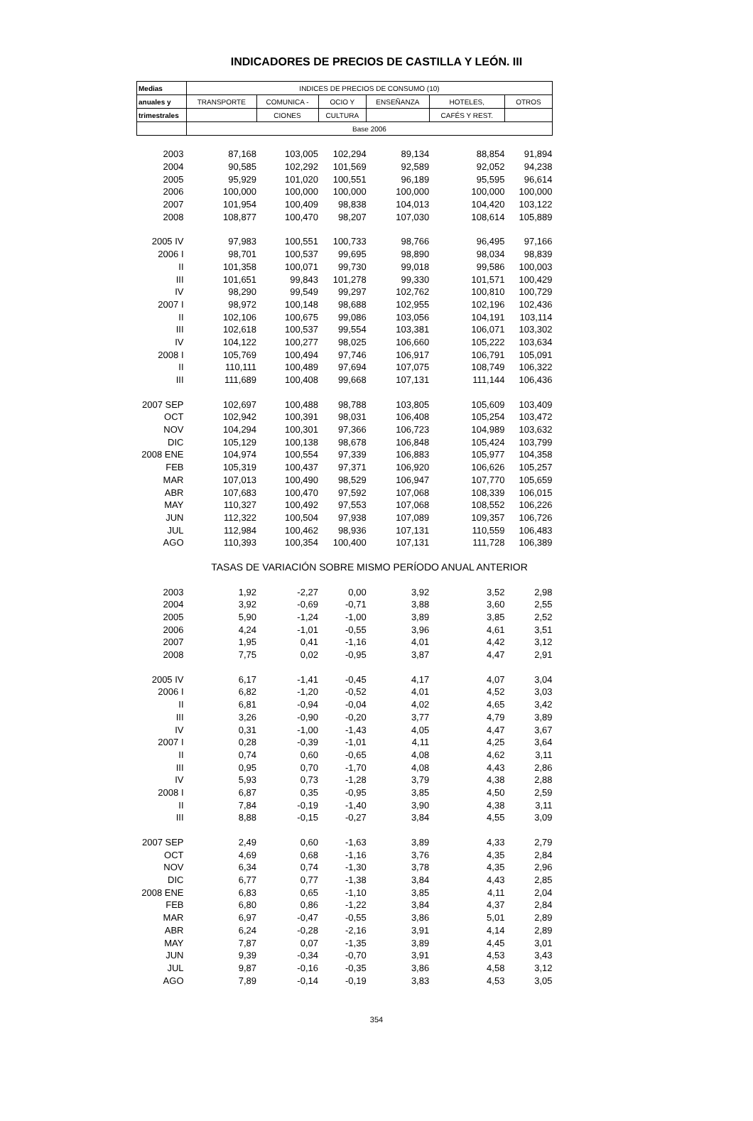INDICADORES DE PRECIOS DE CASTILLA Y LEÓN. III
| Medias | INDICES DE PRECIOS DE CONSUMO (10) | | | | | |
| --- | --- | --- | --- | --- | --- | --- |
| anuales y | TRANSPORTE | COMUNICA - | OCIO Y | ENSEÑANZA | HOTELES, | OTROS |
| trimestrales | | CIONES | CULTURA | | CAFÉS Y REST. | |
| | Base 2006 | | | | | |
| 2003 | 87,168 | 103,005 | 102,294 | 89,134 | 88,854 | 91,894 |
| 2004 | 90,585 | 102,292 | 101,569 | 92,589 | 92,052 | 94,238 |
| 2005 | 95,929 | 101,020 | 100,551 | 96,189 | 95,595 | 96,614 |
| 2006 | 100,000 | 100,000 | 100,000 | 100,000 | 100,000 | 100,000 |
| 2007 | 101,954 | 100,409 | 98,838 | 104,013 | 104,420 | 103,122 |
| 2008 | 108,877 | 100,470 | 98,207 | 107,030 | 108,614 | 105,889 |
| 2005 IV | 97,983 | 100,551 | 100,733 | 98,766 | 96,495 | 97,166 |
| 2006 I | 98,701 | 100,537 | 99,695 | 98,890 | 98,034 | 98,839 |
| II | 101,358 | 100,071 | 99,730 | 99,018 | 99,586 | 100,003 |
| III | 101,651 | 99,843 | 101,278 | 99,330 | 101,571 | 100,429 |
| IV | 98,290 | 99,549 | 99,297 | 102,762 | 100,810 | 100,729 |
| 2007 I | 98,972 | 100,148 | 98,688 | 102,955 | 102,196 | 102,436 |
| II | 102,106 | 100,675 | 99,086 | 103,056 | 104,191 | 103,114 |
| III | 102,618 | 100,537 | 99,554 | 103,381 | 106,071 | 103,302 |
| IV | 104,122 | 100,277 | 98,025 | 106,660 | 105,222 | 103,634 |
| 2008 I | 105,769 | 100,494 | 97,746 | 106,917 | 106,791 | 105,091 |
| II | 110,111 | 100,489 | 97,694 | 107,075 | 108,749 | 106,322 |
| III | 111,689 | 100,408 | 99,668 | 107,131 | 111,144 | 106,436 |
| 2007 SEP | 102,697 | 100,488 | 98,788 | 103,805 | 105,609 | 103,409 |
| OCT | 102,942 | 100,391 | 98,031 | 106,408 | 105,254 | 103,472 |
| NOV | 104,294 | 100,301 | 97,366 | 106,723 | 104,989 | 103,632 |
| DIC | 105,129 | 100,138 | 98,678 | 106,848 | 105,424 | 103,799 |
| 2008 ENE | 104,974 | 100,554 | 97,339 | 106,883 | 105,977 | 104,358 |
| FEB | 105,319 | 100,437 | 97,371 | 106,920 | 106,626 | 105,257 |
| MAR | 107,013 | 100,490 | 98,529 | 106,947 | 107,770 | 105,659 |
| ABR | 107,683 | 100,470 | 97,592 | 107,068 | 108,339 | 106,015 |
| MAY | 110,327 | 100,492 | 97,553 | 107,068 | 108,552 | 106,226 |
| JUN | 112,322 | 100,504 | 97,938 | 107,089 | 109,357 | 106,726 |
| JUL | 112,984 | 100,462 | 98,936 | 107,131 | 110,559 | 106,483 |
| AGO | 110,393 | 100,354 | 100,400 | 107,131 | 111,728 | 106,389 |
| | TASAS DE VARIACIÓN SOBRE MISMO PERÍODO ANUAL ANTERIOR | | | | | |
| 2003 | 1,92 | -2,27 | 0,00 | 3,92 | 3,52 | 2,98 |
| 2004 | 3,92 | -0,69 | -0,71 | 3,88 | 3,60 | 2,55 |
| 2005 | 5,90 | -1,24 | -1,00 | 3,89 | 3,85 | 2,52 |
| 2006 | 4,24 | -1,01 | -0,55 | 3,96 | 4,61 | 3,51 |
| 2007 | 1,95 | 0,41 | -1,16 | 4,01 | 4,42 | 3,12 |
| 2008 | 7,75 | 0,02 | -0,95 | 3,87 | 4,47 | 2,91 |
| 2005 IV | 6,17 | -1,41 | -0,45 | 4,17 | 4,07 | 3,04 |
| 2006 I | 6,82 | -1,20 | -0,52 | 4,01 | 4,52 | 3,03 |
| II | 6,81 | -0,94 | -0,04 | 4,02 | 4,65 | 3,42 |
| III | 3,26 | -0,90 | -0,20 | 3,77 | 4,79 | 3,89 |
| IV | 0,31 | -1,00 | -1,43 | 4,05 | 4,47 | 3,67 |
| 2007 I | 0,28 | -0,39 | -1,01 | 4,11 | 4,25 | 3,64 |
| II | 0,74 | 0,60 | -0,65 | 4,08 | 4,62 | 3,11 |
| III | 0,95 | 0,70 | -1,70 | 4,08 | 4,43 | 2,86 |
| IV | 5,93 | 0,73 | -1,28 | 3,79 | 4,38 | 2,88 |
| 2008 I | 6,87 | 0,35 | -0,95 | 3,85 | 4,50 | 2,59 |
| II | 7,84 | -0,19 | -1,40 | 3,90 | 4,38 | 3,11 |
| III | 8,88 | -0,15 | -0,27 | 3,84 | 4,55 | 3,09 |
| 2007 SEP | 2,49 | 0,60 | -1,63 | 3,89 | 4,33 | 2,79 |
| OCT | 4,69 | 0,68 | -1,16 | 3,76 | 4,35 | 2,84 |
| NOV | 6,34 | 0,74 | -1,30 | 3,78 | 4,35 | 2,96 |
| DIC | 6,77 | 0,77 | -1,38 | 3,84 | 4,43 | 2,85 |
| 2008 ENE | 6,83 | 0,65 | -1,10 | 3,85 | 4,11 | 2,04 |
| FEB | 6,80 | 0,86 | -1,22 | 3,84 | 4,37 | 2,84 |
| MAR | 6,97 | -0,47 | -0,55 | 3,86 | 5,01 | 2,89 |
| ABR | 6,24 | -0,28 | -2,16 | 3,91 | 4,14 | 2,89 |
| MAY | 7,87 | 0,07 | -1,35 | 3,89 | 4,45 | 3,01 |
| JUN | 9,39 | -0,34 | -0,70 | 3,91 | 4,53 | 3,43 |
| JUL | 9,87 | -0,16 | -0,35 | 3,86 | 4,58 | 3,12 |
| AGO | 7,89 | -0,14 | -0,19 | 3,83 | 4,53 | 3,05 |
354